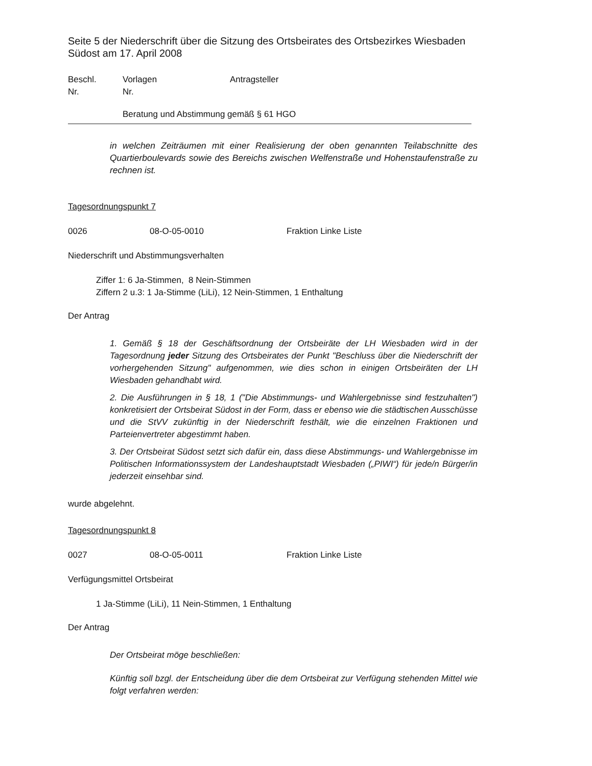Seite 5 der Niederschrift über die Sitzung des Ortsbeirates des Ortsbezirkes Wiesbaden Südost am 17. April 2008
Beschl.
Nr. Vorlagen
Nr. Antragsteller
Beratung und Abstimmung gemäß § 61 HGO
in welchen Zeiträumen mit einer Realisierung der oben genannten Teilabschnitte des Quartierboulevards sowie des Bereichs zwischen Welfenstraße und Hohenstaufenstraße zu rechnen ist.
Tagesordnungspunkt 7
0026 08-O-05-0010 Fraktion Linke Liste
Niederschrift und Abstimmungsverhalten
Ziffer 1: 6 Ja-Stimmen, 8 Nein-Stimmen
Ziffern 2 u.3: 1 Ja-Stimme (LiLi), 12 Nein-Stimmen, 1 Enthaltung
Der Antrag
1. Gemäß § 18 der Geschäftsordnung der Ortsbeiräte der LH Wiesbaden wird in der Tagesordnung jeder Sitzung des Ortsbeirates der Punkt "Beschluss über die Niederschrift der vorhergehenden Sitzung" aufgenommen, wie dies schon in einigen Ortsbeiräten der LH Wiesbaden gehandhabt wird.
2. Die Ausführungen in § 18, 1 ("Die Abstimmungs- und Wahlergebnisse sind festzuhalten") konkretisiert der Ortsbeirat Südost in der Form, dass er ebenso wie die städtischen Ausschüsse und die StVV zukünftig in der Niederschrift festhält, wie die einzelnen Fraktionen und Parteienvertreter abgestimmt haben.
3. Der Ortsbeirat Südost setzt sich dafür ein, dass diese Abstimmungs- und Wahlergebnisse im Politischen Informationssystem der Landeshauptstadt Wiesbaden („PIWI“) für jede/n Bürger/in jederzeit einsehbar sind.
wurde abgelehnt.
Tagesordnungspunkt 8
0027 08-O-05-0011 Fraktion Linke Liste
Verfügungsmittel Ortsbeirat
1 Ja-Stimme (LiLi), 11 Nein-Stimmen, 1 Enthaltung
Der Antrag
Der Ortsbeirat möge beschließen:
Künftig soll bzgl. der Entscheidung über die dem Ortsbeirat zur Verfügung stehenden Mittel wie folgt verfahren werden: